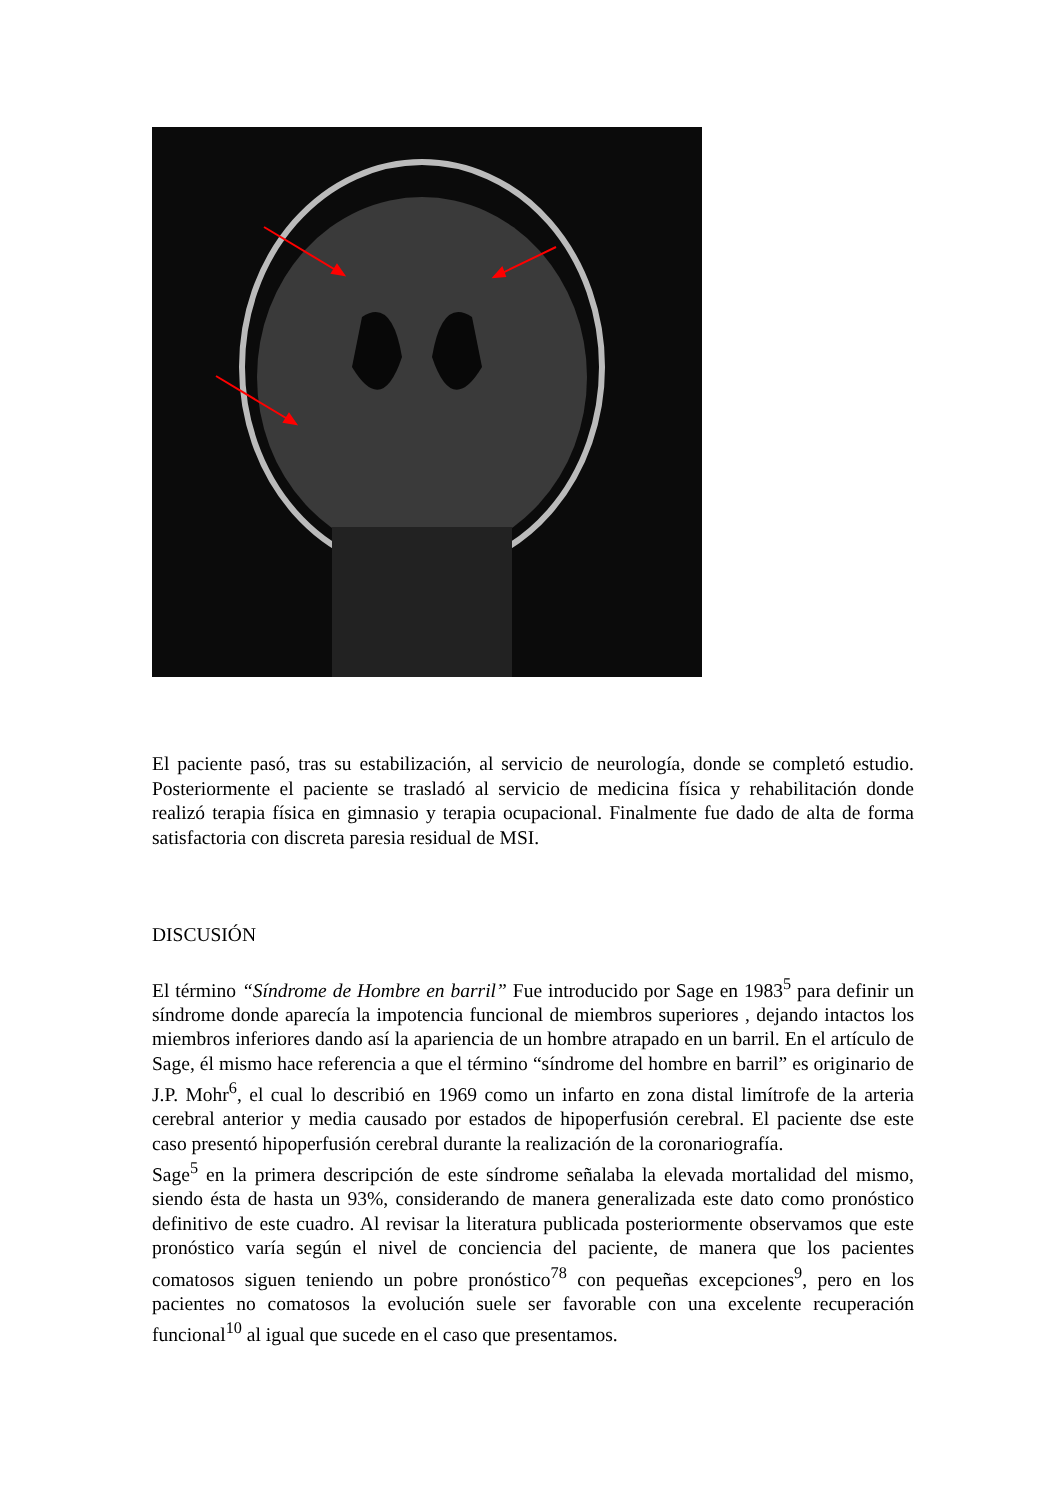El paciente pasó, tras su estabilización, al servicio de neurología, donde se completó estudio. Posteriormente el paciente se trasladó al servicio de medicina física y rehabilitación donde realizó terapia física en gimnasio y terapia ocupacional. Finalmente fue dado de alta de forma satisfactoria con discreta paresia residual de MSI.
DISCUSIÓN
El término “Síndrome de Hombre en barril” Fue introducido por Sage en 1983<sup>5</sup> para definir un síndrome donde aparecía la impotencia funcional de miembros superiores , dejando intactos los miembros inferiores dando así la apariencia de un hombre atrapado en un barril. En el artículo de Sage, él mismo hace referencia a que el término “síndrome del hombre en barril” es originario de J.P. Mohr<sup>6</sup>, el cual lo describió en 1969 como un infarto en zona distal limítrofe de la arteria cerebral anterior y media causado por estados de hipoperfusión cerebral. El paciente dse este caso presentó hipoperfusión cerebral durante la realización de la coronariografía.
Sage<sup>5</sup> en la primera descripción de este síndrome señalaba la elevada mortalidad del mismo, siendo ésta de hasta un 93%, considerando de manera generalizada este dato como pronóstico definitivo de este cuadro. Al revisar la literatura publicada posteriormente observamos que este pronóstico varía según el nivel de conciencia del paciente, de manera que los pacientes comatosos siguen teniendo un pobre pronóstico<sup>78</sup> con pequeñas excepciones<sup>9</sup>, pero en los pacientes no comatosos la evolución suele ser favorable con una excelente recuperación funcional<sup>10</sup> al igual que sucede en el caso que presentamos.